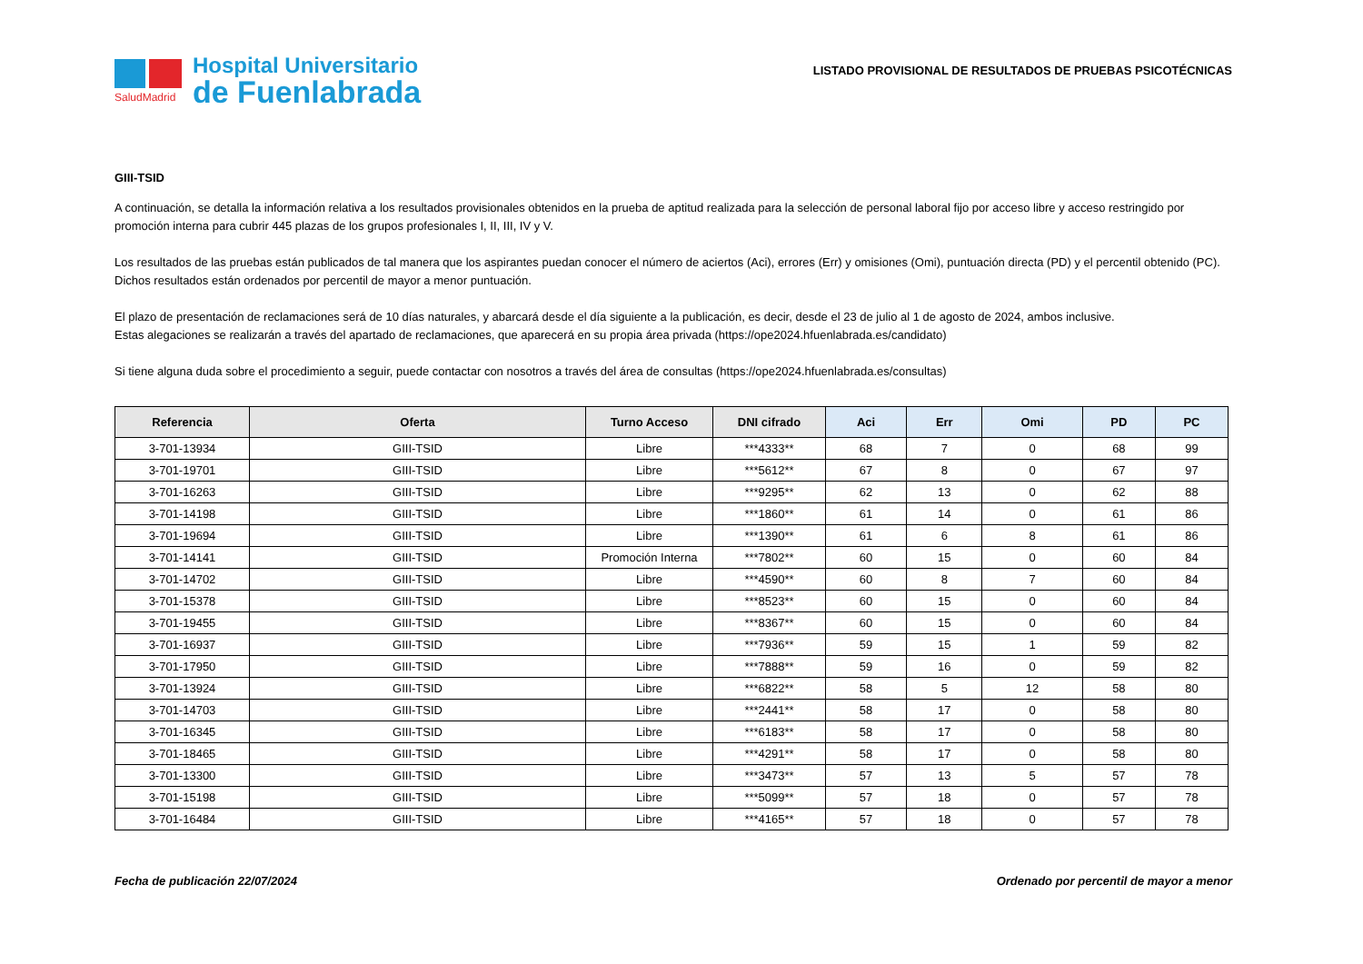SaludMadrid
Hospital Universitario
de Fuenlabrada
LISTADO PROVISIONAL DE RESULTADOS DE PRUEBAS PSICOTÉCNICAS
GIII-TSID
A continuación, se detalla la información relativa a los resultados provisionales obtenidos en la prueba de aptitud realizada para la selección de personal laboral fijo por acceso libre y acceso restringido por promoción interna para cubrir 445 plazas de los grupos profesionales I, II, III, IV y V.
Los resultados de las pruebas están publicados de tal manera que los aspirantes puedan conocer el número de aciertos (Aci), errores (Err) y omisiones (Omi), puntuación directa (PD) y el percentil obtenido (PC). Dichos resultados están ordenados por percentil de mayor a menor puntuación.
El plazo de presentación de reclamaciones será de 10 días naturales, y abarcará desde el día siguiente a la publicación, es decir, desde el 23 de julio al 1 de agosto de 2024, ambos inclusive.
Estas alegaciones se realizarán a través del apartado de reclamaciones, que aparecerá en su propia área privada (https://ope2024.hfuenlabrada.es/candidato)
Si tiene alguna duda sobre el procedimiento a seguir, puede contactar con nosotros a través del área de consultas (https://ope2024.hfuenlabrada.es/consultas)
| Referencia | Oferta | Turno Acceso | DNI cifrado | Aci | Err | Omi | PD | PC |
| --- | --- | --- | --- | --- | --- | --- | --- | --- |
| 3-701-13934 | GIII-TSID | Libre | ***4333** | 68 | 7 | 0 | 68 | 99 |
| 3-701-19701 | GIII-TSID | Libre | ***5612** | 67 | 8 | 0 | 67 | 97 |
| 3-701-16263 | GIII-TSID | Libre | ***9295** | 62 | 13 | 0 | 62 | 88 |
| 3-701-14198 | GIII-TSID | Libre | ***1860** | 61 | 14 | 0 | 61 | 86 |
| 3-701-19694 | GIII-TSID | Libre | ***1390** | 61 | 6 | 8 | 61 | 86 |
| 3-701-14141 | GIII-TSID | Promoción Interna | ***7802** | 60 | 15 | 0 | 60 | 84 |
| 3-701-14702 | GIII-TSID | Libre | ***4590** | 60 | 8 | 7 | 60 | 84 |
| 3-701-15378 | GIII-TSID | Libre | ***8523** | 60 | 15 | 0 | 60 | 84 |
| 3-701-19455 | GIII-TSID | Libre | ***8367** | 60 | 15 | 0 | 60 | 84 |
| 3-701-16937 | GIII-TSID | Libre | ***7936** | 59 | 15 | 1 | 59 | 82 |
| 3-701-17950 | GIII-TSID | Libre | ***7888** | 59 | 16 | 0 | 59 | 82 |
| 3-701-13924 | GIII-TSID | Libre | ***6822** | 58 | 5 | 12 | 58 | 80 |
| 3-701-14703 | GIII-TSID | Libre | ***2441** | 58 | 17 | 0 | 58 | 80 |
| 3-701-16345 | GIII-TSID | Libre | ***6183** | 58 | 17 | 0 | 58 | 80 |
| 3-701-18465 | GIII-TSID | Libre | ***4291** | 58 | 17 | 0 | 58 | 80 |
| 3-701-13300 | GIII-TSID | Libre | ***3473** | 57 | 13 | 5 | 57 | 78 |
| 3-701-15198 | GIII-TSID | Libre | ***5099** | 57 | 18 | 0 | 57 | 78 |
| 3-701-16484 | GIII-TSID | Libre | ***4165** | 57 | 18 | 0 | 57 | 78 |
Fecha de publicación 22/07/2024 Ordenado por percentil de mayor a menor